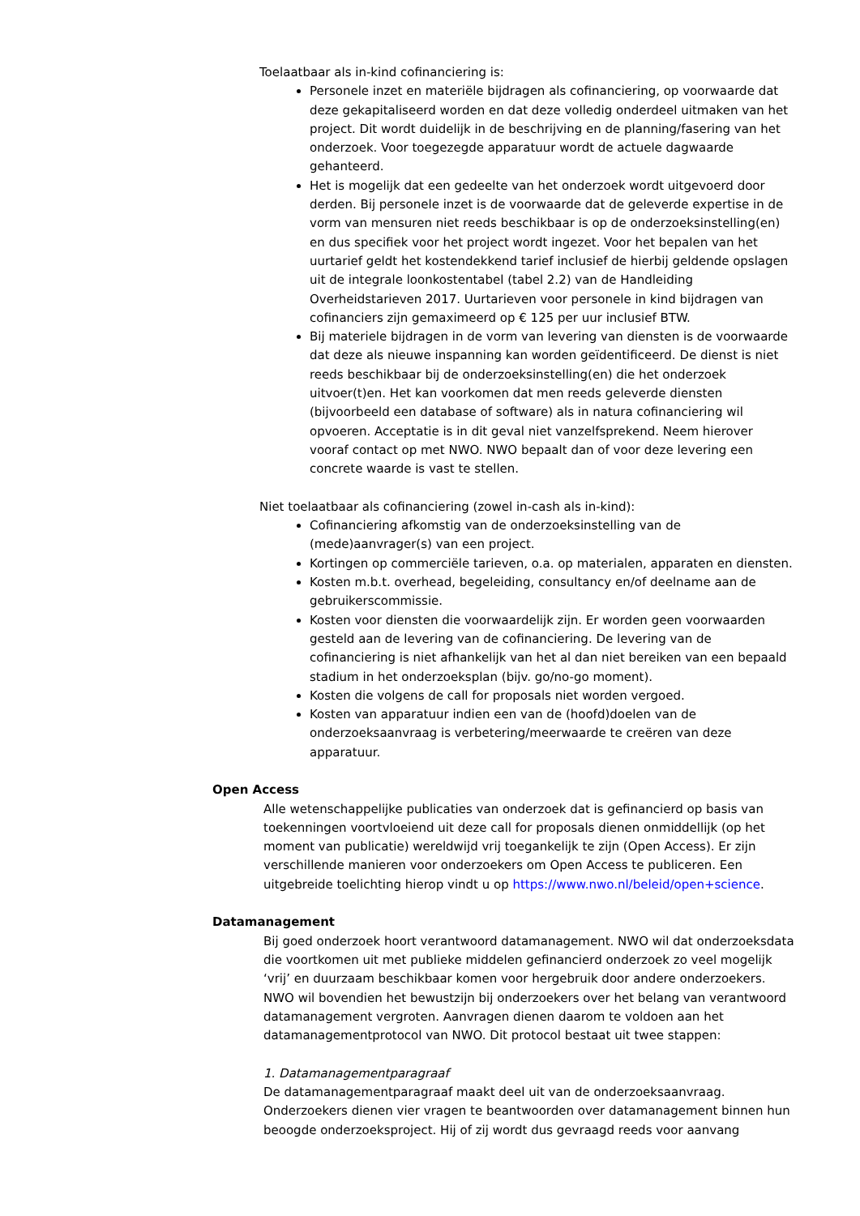Toelaatbaar als in-kind cofinanciering is:
Personele inzet en materiële bijdragen als cofinanciering, op voorwaarde dat deze gekapitaliseerd worden en dat deze volledig onderdeel uitmaken van het project. Dit wordt duidelijk in de beschrijving en de planning/fasering van het onderzoek. Voor toegezegde apparatuur wordt de actuele dagwaarde gehanteerd.
Het is mogelijk dat een gedeelte van het onderzoek wordt uitgevoerd door derden. Bij personele inzet is de voorwaarde dat de geleverde expertise in de vorm van mensuren niet reeds beschikbaar is op de onderzoeksinstelling(en) en dus specifiek voor het project wordt ingezet. Voor het bepalen van het uurtarief geldt het kostendekkend tarief inclusief de hierbij geldende opslagen uit de integrale loonkostentabel (tabel 2.2) van de Handleiding Overheidstarieven 2017. Uurtarieven voor personele in kind bijdragen van cofinanciers zijn gemaximeerd op € 125 per uur inclusief BTW.
Bij materiele bijdragen in de vorm van levering van diensten is de voorwaarde dat deze als nieuwe inspanning kan worden geïdentificeerd. De dienst is niet reeds beschikbaar bij de onderzoeksinstelling(en) die het onderzoek uitvoer(t)en. Het kan voorkomen dat men reeds geleverde diensten (bijvoorbeeld een database of software) als in natura cofinanciering wil opvoeren. Acceptatie is in dit geval niet vanzelfsprekend. Neem hierover vooraf contact op met NWO. NWO bepaalt dan of voor deze levering een concrete waarde is vast te stellen.
Niet toelaatbaar als cofinanciering (zowel in-cash als in-kind):
Cofinanciering afkomstig van de onderzoeksinstelling van de (mede)aanvrager(s) van een project.
Kortingen op commerciële tarieven, o.a. op materialen, apparaten en diensten.
Kosten m.b.t. overhead, begeleiding, consultancy en/of deelname aan de gebruikerscommissie.
Kosten voor diensten die voorwaardelijk zijn. Er worden geen voorwaarden gesteld aan de levering van de cofinanciering. De levering van de cofinanciering is niet afhankelijk van het al dan niet bereiken van een bepaald stadium in het onderzoeksplan (bijv. go/no-go moment).
Kosten die volgens de call for proposals niet worden vergoed.
Kosten van apparatuur indien een van de (hoofd)doelen van de onderzoeksaanvraag is verbetering/meerwaarde te creëren van deze apparatuur.
Open Access
Alle wetenschappelijke publicaties van onderzoek dat is gefinancierd op basis van toekenningen voortvloeiend uit deze call for proposals dienen onmiddellijk (op het moment van publicatie) wereldwijd vrij toegankelijk te zijn (Open Access). Er zijn verschillende manieren voor onderzoekers om Open Access te publiceren. Een uitgebreide toelichting hierop vindt u op https://www.nwo.nl/beleid/open+science.
Datamanagement
Bij goed onderzoek hoort verantwoord datamanagement. NWO wil dat onderzoeksdata die voortkomen uit met publieke middelen gefinancierd onderzoek zo veel mogelijk ‘vrij’ en duurzaam beschikbaar komen voor hergebruik door andere onderzoekers. NWO wil bovendien het bewustzijn bij onderzoekers over het belang van verantwoord datamanagement vergroten. Aanvragen dienen daarom te voldoen aan het datamanagementprotocol van NWO. Dit protocol bestaat uit twee stappen:
1. Datamanagementparagraaf
De datamanagementparagraaf maakt deel uit van de onderzoeksaanvraag. Onderzoekers dienen vier vragen te beantwoorden over datamanagement binnen hun beoogde onderzoeksproject. Hij of zij wordt dus gevraagd reeds voor aanvang